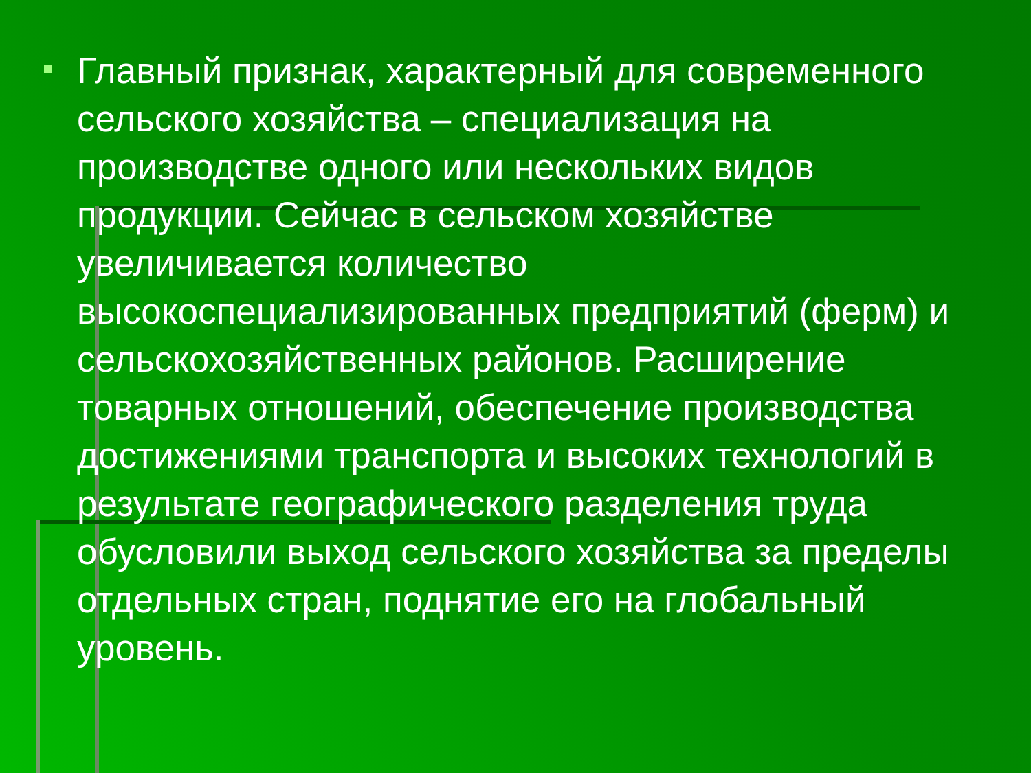Главный признак, характерный для современного сельского хозяйства – специализация на производстве одного или нескольких видов продукции. Сейчас в сельском хозяйстве увеличивается количество высокоспециализированных предприятий (ферм) и сельскохозяйственных районов. Расширение товарных отношений, обеспечение производства достижениями транспорта и высоких технологий в результате географического разделения труда обусловили выход сельского хозяйства за пределы отдельных стран, поднятие его на глобальный уровень.